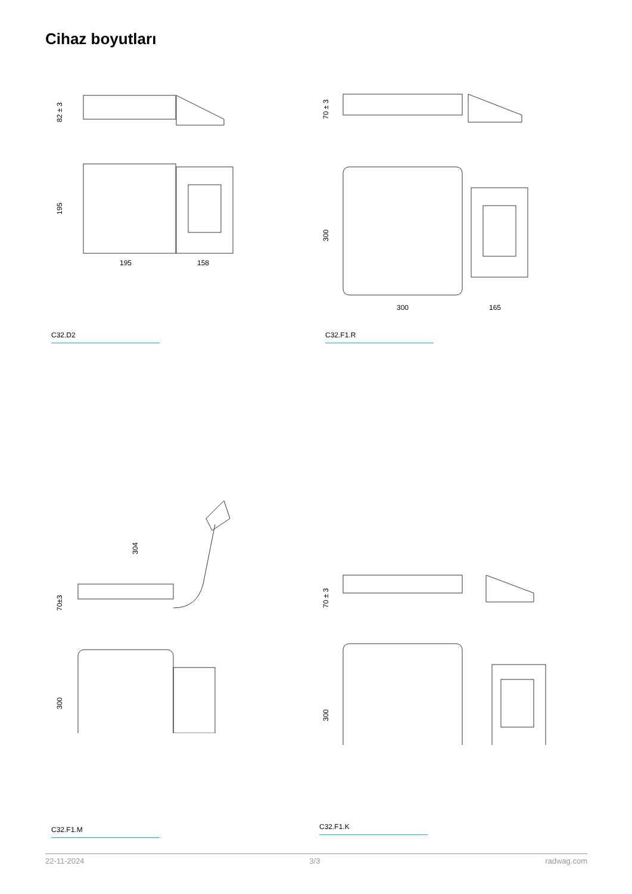Cihaz boyutları
82 ± 3
195
195
158
C32.D2
70 ± 3
300
300
165
C32.F1.R
304
70±3
300
C32.F1.M
70 ± 3
300
C32.F1.K
22-11-2024 3/3 radwag.com